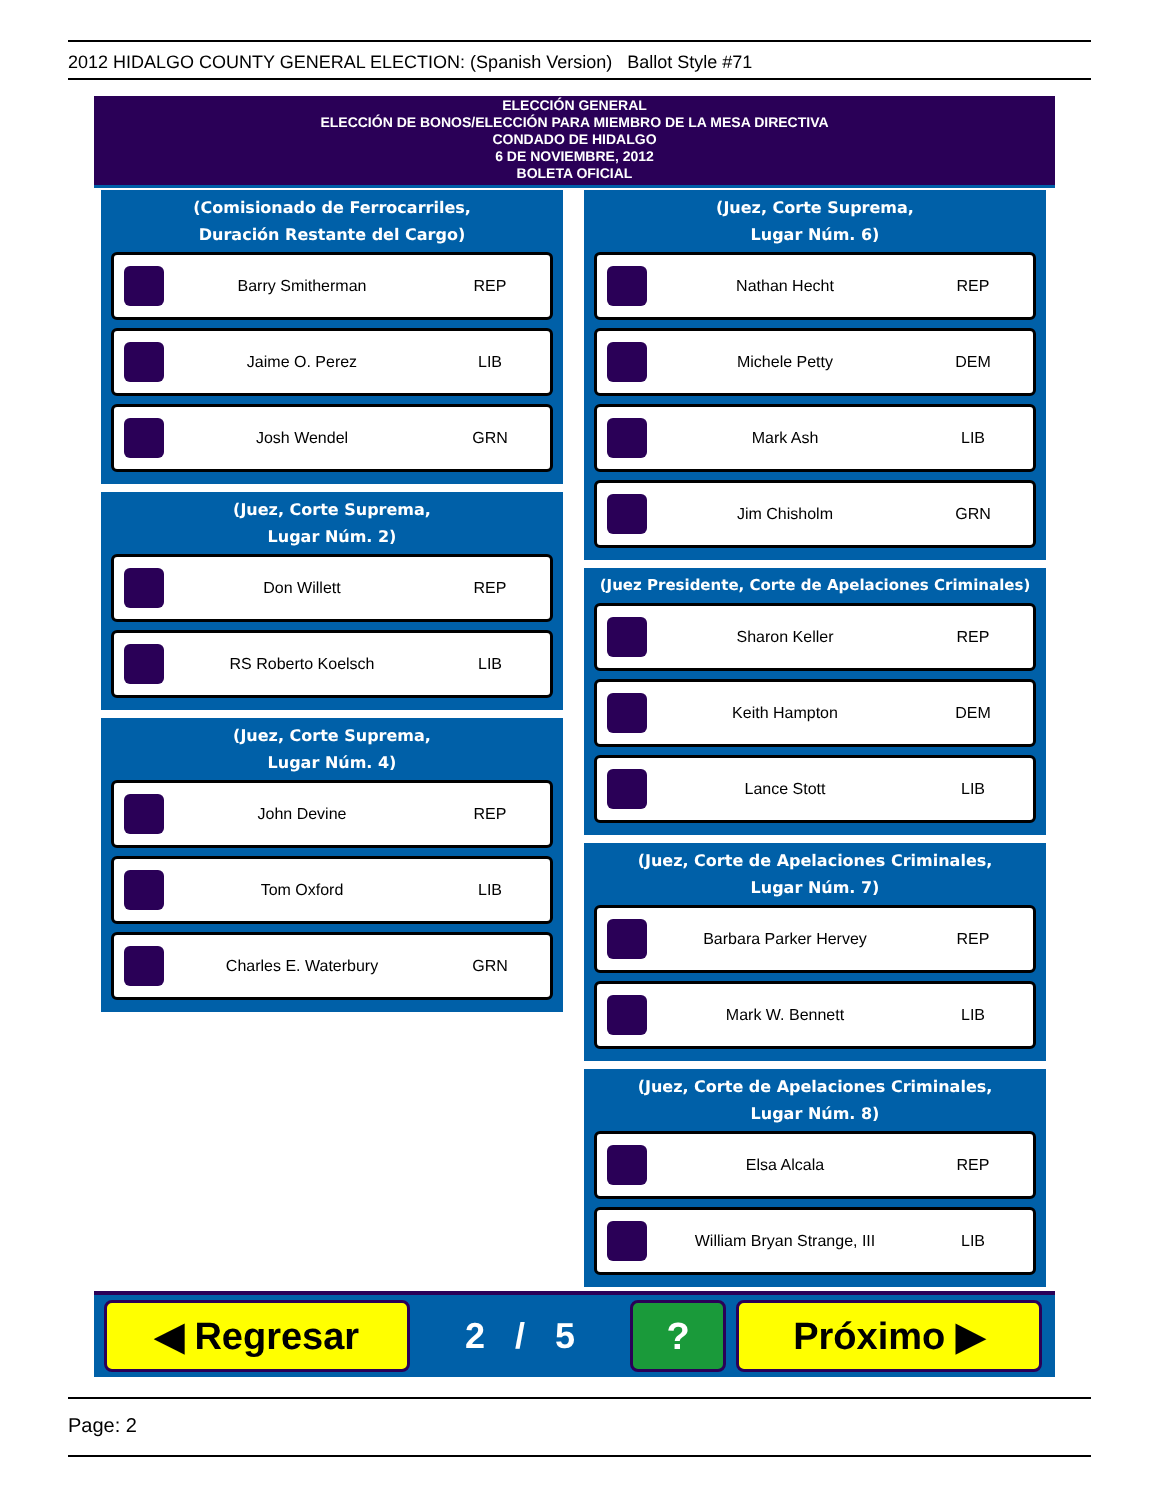2012 HIDALGO COUNTY GENERAL ELECTION: (Spanish Version) Ballot Style #71
ELECCIÓN GENERAL
ELECCIÓN DE BONOS/ELECCIÓN PARA MIEMBRO DE LA MESA DIRECTIVA
CONDADO DE HIDALGO
6 DE NOVIEMBRE, 2012
BOLETA OFICIAL
(Comisionado de Ferrocarriles,
Duración Restante del Cargo)
Barry Smitherman REP
Jaime O. Perez LIB
Josh Wendel GRN
(Juez, Corte Suprema,
Lugar Núm. 2)
Don Willett REP
RS Roberto Koelsch LIB
(Juez, Corte Suprema,
Lugar Núm. 4)
John Devine REP
Tom Oxford LIB
Charles E. Waterbury GRN
(Juez, Corte Suprema,
Lugar Núm. 6)
Nathan Hecht REP
Michele Petty DEM
Mark Ash LIB
Jim Chisholm GRN
(Juez Presidente, Corte de Apelaciones Criminales)
Sharon Keller REP
Keith Hampton DEM
Lance Stott LIB
(Juez, Corte de Apelaciones Criminales,
Lugar Núm. 7)
Barbara Parker Hervey REP
Mark W. Bennett LIB
(Juez, Corte de Apelaciones Criminales,
Lugar Núm. 8)
Elsa Alcala REP
William Bryan Strange, III LIB
◀ Regresar
2 / 5
? Próximo ▶
Page: 2